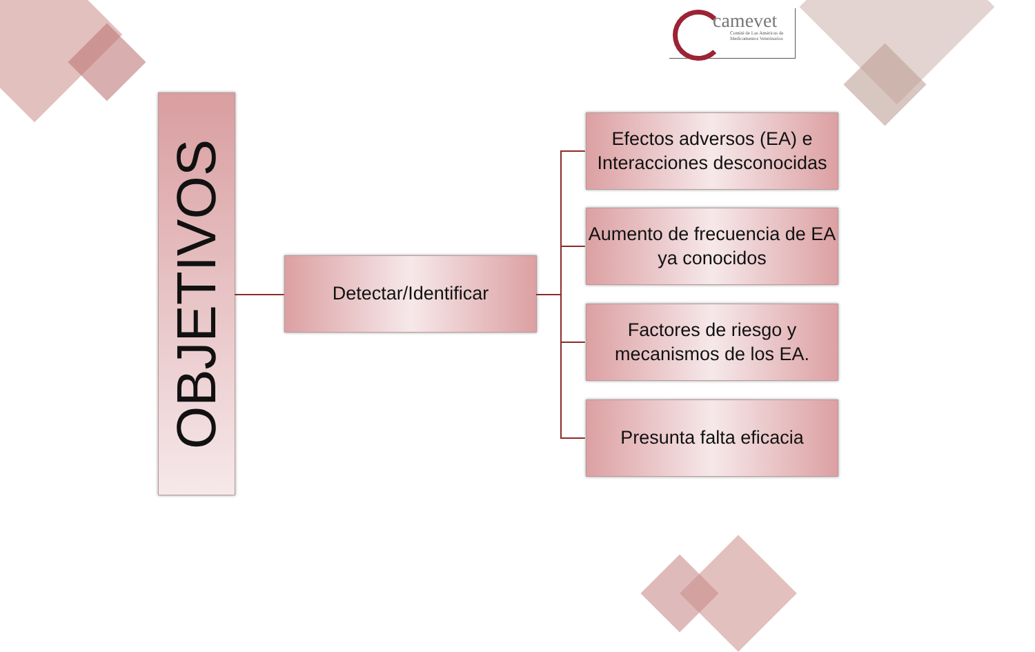camevet
Comité de Las Américas de
Medicamentos Veterinarios
OBJETIVOS
Detectar/Identificar
Efectos adversos (EA) e Interacciones desconocidas
Aumento de frecuencia de EA ya conocidos
Factores de riesgo y mecanismos de los EA.
Presunta falta eficacia